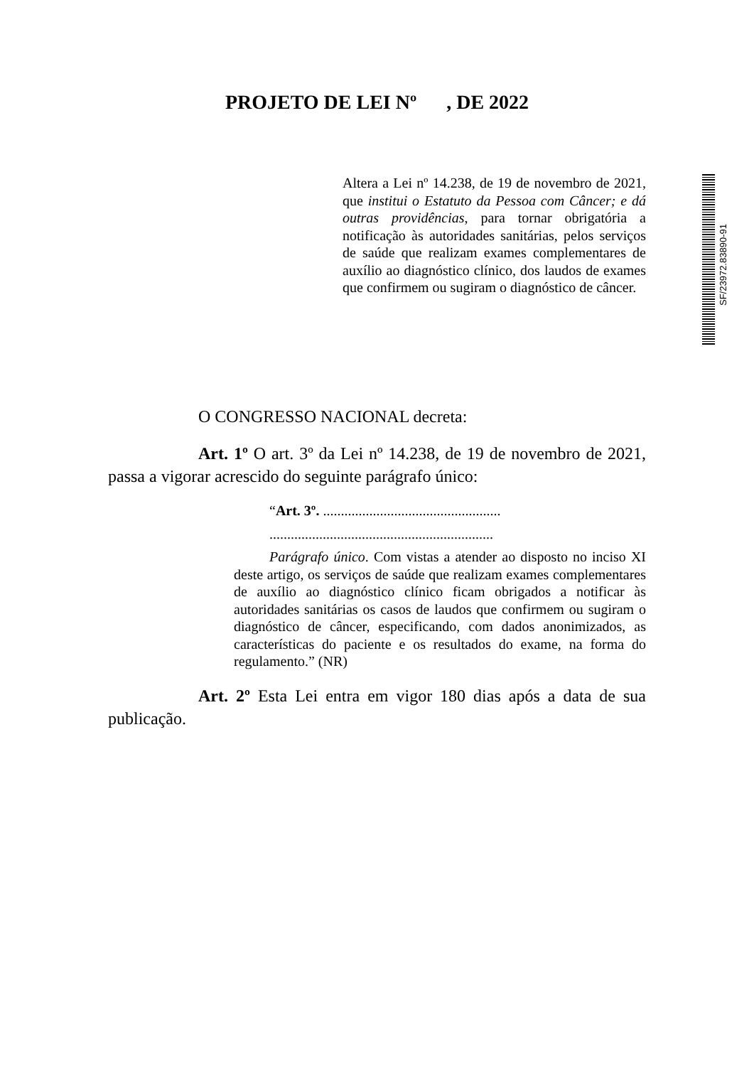PROJETO DE LEI Nº , DE 2022
Altera a Lei nº 14.238, de 19 de novembro de 2021, que institui o Estatuto da Pessoa com Câncer; e dá outras providências, para tornar obrigatória a notificação às autoridades sanitárias, pelos serviços de saúde que realizam exames complementares de auxílio ao diagnóstico clínico, dos laudos de exames que confirmem ou sugiram o diagnóstico de câncer.
SF/23972.83890-91
O CONGRESSO NACIONAL decreta:
Art. 1º O art. 3º da Lei nº 14.238, de 19 de novembro de 2021, passa a vigorar acrescido do seguinte parágrafo único:
“Art. 3º. ..................................................
...............................................................
Parágrafo único. Com vistas a atender ao disposto no inciso XI deste artigo, os serviços de saúde que realizam exames complementares de auxílio ao diagnóstico clínico ficam obrigados a notificar às autoridades sanitárias os casos de laudos que confirmem ou sugiram o diagnóstico de câncer, especificando, com dados anonimizados, as características do paciente e os resultados do exame, na forma do regulamento.” (NR)
Art. 2º Esta Lei entra em vigor 180 dias após a data de sua publicação.